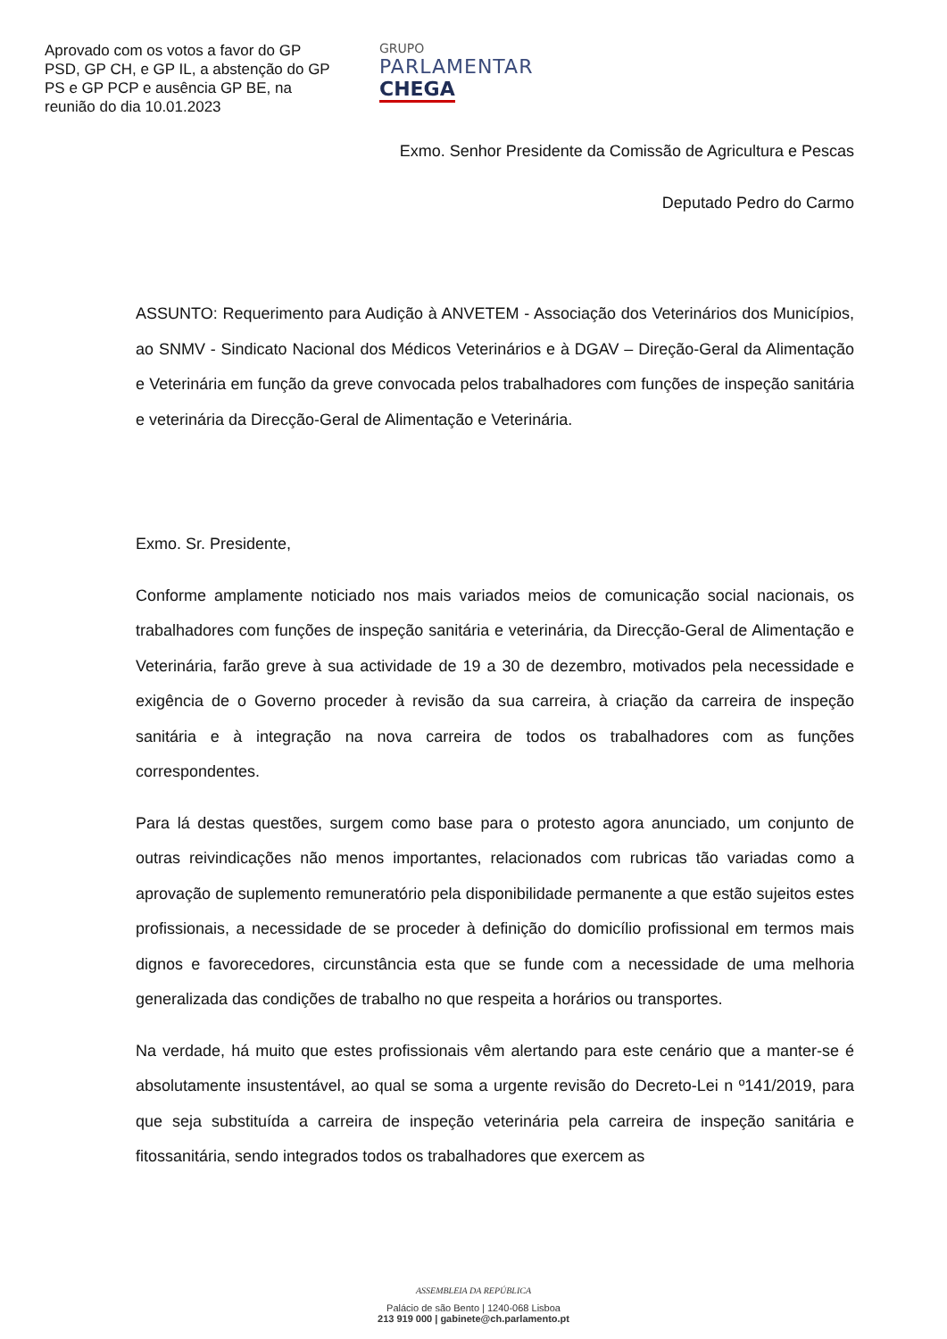Aprovado com os votos a favor do GP PSD, GP CH, e GP IL, a abstenção do GP PS e GP PCP e ausência GP BE, na reunião do dia 10.01.2023
GRUPO
PARLAMENTAR
CHEGA
Exmo. Senhor Presidente da Comissão de Agricultura e Pescas
Deputado Pedro do Carmo
ASSUNTO: Requerimento para Audição à ANVETEM - Associação dos Veterinários dos Municípios, ao SNMV - Sindicato Nacional dos Médicos Veterinários e à DGAV – Direção-Geral da Alimentação e Veterinária em função da greve convocada pelos trabalhadores com funções de inspeção sanitária e veterinária da Direcção-Geral de Alimentação e Veterinária.
Exmo. Sr. Presidente,
Conforme amplamente noticiado nos mais variados meios de comunicação social nacionais, os trabalhadores com funções de inspeção sanitária e veterinária, da Direcção-Geral de Alimentação e Veterinária, farão greve à sua actividade de 19 a 30 de dezembro, motivados pela necessidade e exigência de o Governo proceder à revisão da sua carreira, à criação da carreira de inspeção sanitária e à integração na nova carreira de todos os trabalhadores com as funções correspondentes.
Para lá destas questões, surgem como base para o protesto agora anunciado, um conjunto de outras reivindicações não menos importantes, relacionados com rubricas tão variadas como a aprovação de suplemento remuneratório pela disponibilidade permanente a que estão sujeitos estes profissionais, a necessidade de se proceder à definição do domicílio profissional em termos mais dignos e favorecedores, circunstância esta que se funde com a necessidade de uma melhoria generalizada das condições de trabalho no que respeita a horários ou transportes.
Na verdade, há muito que estes profissionais vêm alertando para este cenário que a manter-se é absolutamente insustentável, ao qual se soma a urgente revisão do Decreto-Lei n º141/2019, para que seja substituída a carreira de inspeção veterinária pela carreira de inspeção sanitária e fitossanitária, sendo integrados todos os trabalhadores que exercem as
ASSEMBLEIA DA REPÚBLICA
Palácio de são Bento | 1240-068 Lisboa
213 919 000 | gabinete@ch.parlamento.pt